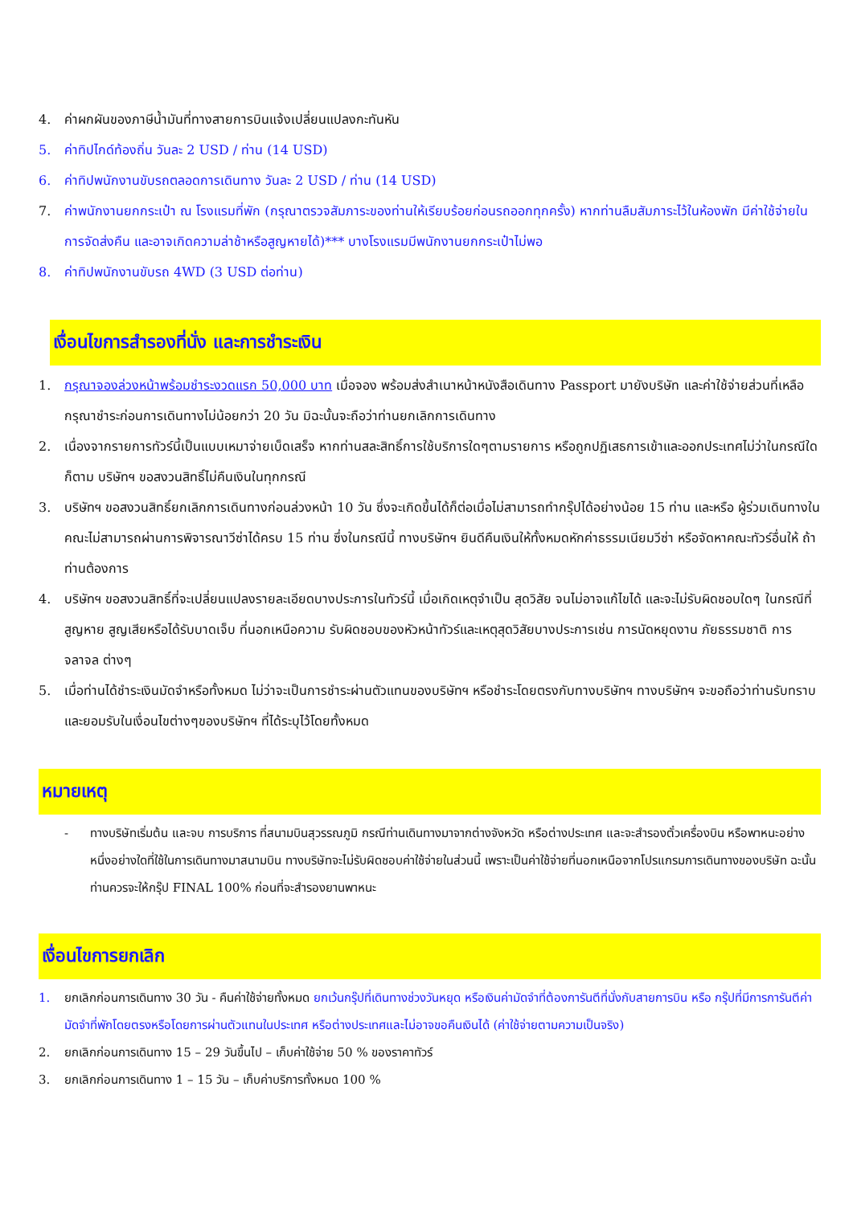4. ค่าผกผันของภาษีน้ำมันที่ทางสายการบินแจ้งเปลี่ยนแปลงกะทันหัน
5. ค่าทิปไกด์ท้องถิ่น วันละ 2 USD / ท่าน (14 USD)
6. ค่าทิปพนักงานขับรถตลอดการเดินทาง วันละ 2 USD / ท่าน (14 USD)
7. ค่าพนักงานยกกระเป๋า ณ โรงแรมที่พัก (กรุณาตรวจสัมภาระของท่านให้เรียบร้อยก่อนรถออกทุกครั้ง) หากท่านลืมสัมภาระไว้ในห้องพัก มีค่าใช้จ่ายในการจัดส่งคืน และอาจเกิดความล่าช้าหรือสูญหายได้)*** บางโรงแรมมีพนักงานยกกระเป๋าไม่พอ
8. ค่าทิปพนักงานขับรถ 4WD (3 USD ต่อท่าน)
เงื่อนไขการสำรองที่นั่ง และการชำระเงิน
1. กรุณาจองล่วงหน้าพร้อมชำระงวดแรก 50,000 บาท เมื่อจอง พร้อมส่งสำเนาหน้าหนังสือเดินทาง Passport มายังบริษัท และค่าใช้จ่ายส่วนที่เหลือกรุณาชำระก่อนการเดินทางไม่น้อยกว่า 20 วัน มิฉะนั้นจะถือว่าท่านยกเลิกการเดินทาง
2. เนื่องจากรายการทัวร์นี้เป็นแบบเหมาจ่ายเบ็ดเสร็จ หากท่านสละสิทธิ์การใช้บริการใดๆตามรายการ หรือถูกปฏิเสธการเข้าและออกประเทศไม่ว่าในกรณีใดก็ตาม บริษัทฯ ขอสงวนสิทธิ์ไม่คืนเงินในทุกกรณี
3. บริษัทฯ ขอสงวนสิทธิ์ยกเลิกการเดินทางก่อนล่วงหน้า 10 วัน ซึ่งจะเกิดขึ้นได้ก็ต่อเมื่อไม่สามารถทำกรุ๊ปได้อย่างน้อย 15 ท่าน และหรือ ผู้ร่วมเดินทางในคณะไม่สามารถผ่านการพิจารณาวีซ่าได้ครบ 15 ท่าน ซึ่งในกรณีนี้ ทางบริษัทฯ ยินดีคืนเงินให้ทั้งหมดหักค่าธรรมเนียมวีซ่า หรือจัดหาคณะทัวร์อื่นให้ ถ้าท่านต้องการ
4. บริษัทฯ ขอสงวนสิทธิ์ที่จะเปลี่ยนแปลงรายละเอียดบางประการในทัวร์นี้ เมื่อเกิดเหตุจำเป็น สุดวิสัย จนไม่อาจแก้ไขได้ และจะไม่รับผิดชอบใดๆ ในกรณีที่สูญหาย สูญเสียหรือได้รับบาดเจ็บ ที่นอกเหนือความ รับผิดชอบของหัวหน้าทัวร์และเหตุสุดวิสัยบางประการเช่น การนัดหยุดงาน ภัยธรรมชาติ การจลาจล ต่างๆ
5. เมื่อท่านได้ชำระเงินมัดจำหรือทั้งหมด ไม่ว่าจะเป็นการชำระผ่านตัวแทนของบริษัทฯ หรือชำระโดยตรงกับทางบริษัทฯ ทางบริษัทฯ จะขอถือว่าท่านรับทราบและยอมรับในเงื่อนไขต่างๆของบริษัทฯ ที่ได้ระบุไว้โดยทั้งหมด
หมายเหตุ
- ทางบริษัทเริ่มต้น และจบ การบริการ ที่สนามบินสุวรรณภูมิ กรณีท่านเดินทางมาจากต่างจังหวัด หรือต่างประเทศ และจะสำรองตั๋วเครื่องบิน หรือพาหนะอย่างหนึ่งอย่างใดที่ใช้ในการเดินทางมาสนามบิน ทางบริษัทจะไม่รับผิดชอบค่าใช้จ่ายในส่วนนี้ เพราะเป็นค่าใช้จ่ายที่นอกเหนือจากโปรแกรมการเดินทางของบริษัท ฉะนั้นท่านควรจะให้กรุ๊ป FINAL 100% ก่อนที่จะสำรองยานพาหนะ
เงื่อนไขการยกเลิก
1. ยกเลิกก่อนการเดินทาง 30 วัน - คืนค่าใช้จ่ายทั้งหมด ยกเว้นกรุ๊ปที่เดินทางช่วงวันหยุด หรือเงินค่ามัดจำที่ต้องการันตีที่นั่งกับสายการบิน หรือ กรุ๊ปที่มีการการันตีค่ามัดจำที่พักโดยตรงหรือโดยการผ่านตัวแทนในประเทศ หรือต่างประเทศและไม่อาจขอคืนเงินได้ (ค่าใช้จ่ายตามความเป็นจริง)
2. ยกเลิกก่อนการเดินทาง 15 – 29 วันขึ้นไป – เก็บค่าใช้จ่าย 50 % ของราคาทัวร์
3. ยกเลิกก่อนการเดินทาง 1 – 15 วัน – เก็บค่าบริการทั้งหมด 100 %